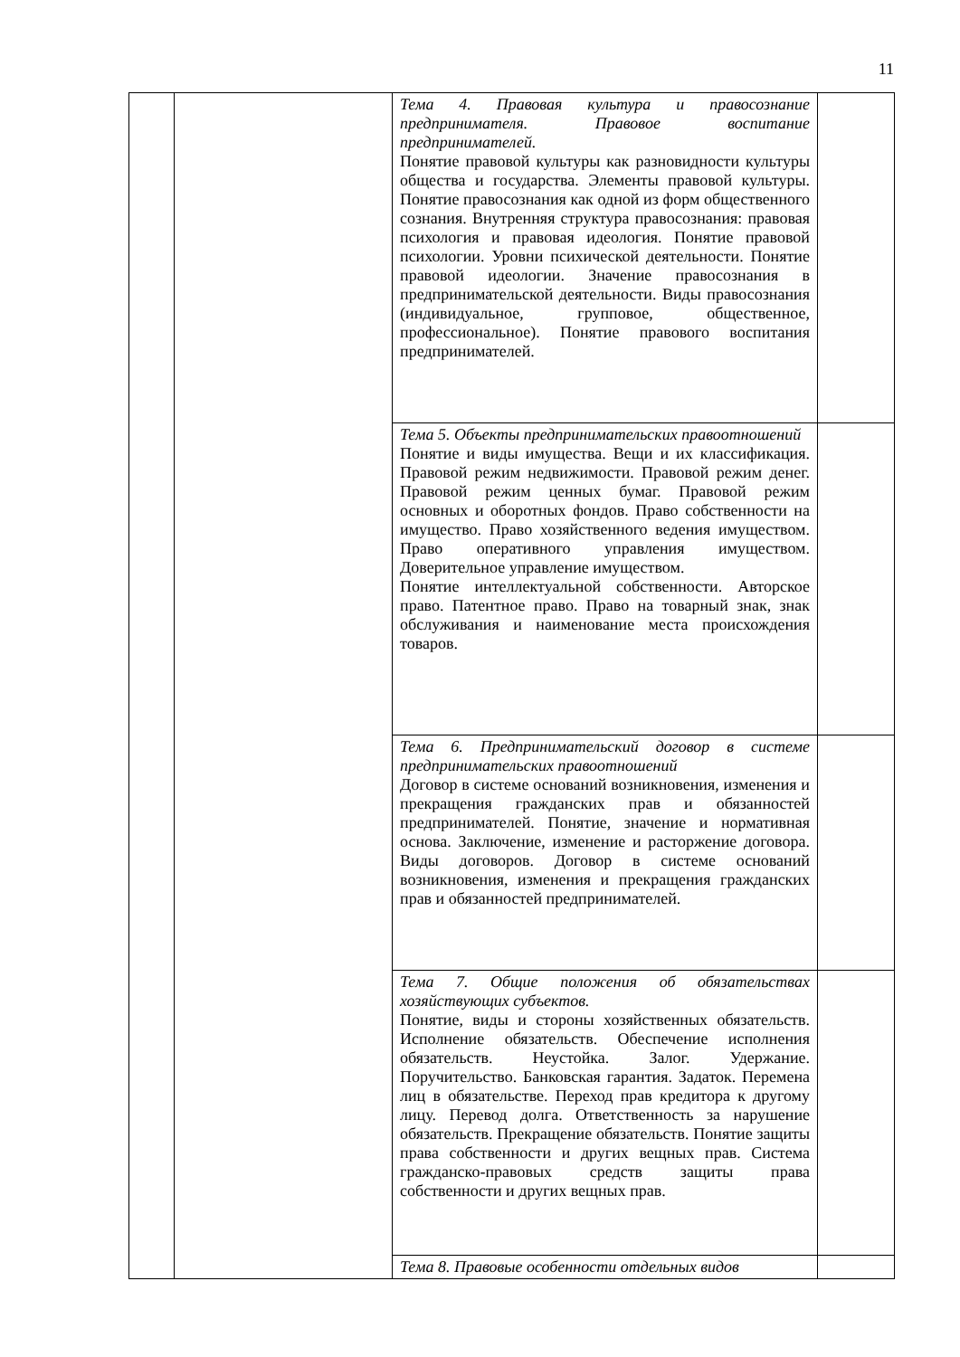11
| | | Тема 4. Правовая культура и правосознание предпринимателя. Правовое воспитание предпринимателей. Понятие правовой культуры как разновидности культуры общества и государства. Элементы правовой культуры. Понятие правосознания как одной из форм общественного сознания. Внутренняя структура правосознания: правовая психология и правовая идеология. Понятие правовой психологии. Уровни психической деятельности. Понятие правовой идеологии. Значение правосознания в предпринимательской деятельности. Виды правосознания (индивидуальное, групповое, общественное, профессиональное). Понятие правового воспитания предпринимателей. | |
| | | Тема 5. Объекты предпринимательских правоотношений Понятие и виды имущества. Вещи и их классификация. Правовой режим недвижимости. Правовой режим денег. Правовой режим ценных бумаг. Правовой режим основных и оборотных фондов. Право собственности на имущество. Право хозяйственного ведения имуществом. Право оперативного управления имуществом. Доверительное управление имуществом. Понятие интеллектуальной собственности. Авторское право. Патентное право. Право на товарный знак, знак обслуживания и наименование места происхождения товаров. | |
| | | Тема 6. Предпринимательский договор в системе предпринимательских правоотношений Договор в системе оснований возникновения, изменения и прекращения гражданских прав и обязанностей предпринимателей. Понятие, значение и нормативная основа. Заключение, изменение и расторжение договора. Виды договоров. Договор в системе оснований возникновения, изменения и прекращения гражданских прав и обязанностей предпринимателей. | |
| | | Тема 7. Общие положения об обязательствах хозяйствующих субъектов. Понятие, виды и стороны хозяйственных обязательств. Исполнение обязательств. Обеспечение исполнения обязательств. Неустойка. Залог. Удержание. Поручительство. Банковская гарантия. Задаток. Перемена лиц в обязательстве. Переход прав кредитора к другому лицу. Перевод долга. Ответственность за нарушение обязательств. Прекращение обязательств. Понятие защиты права собственности и других вещных прав. Система гражданско-правовых средств защиты права собственности и других вещных прав. | |
| | | Тема 8. Правовые особенности отдельных видов | |